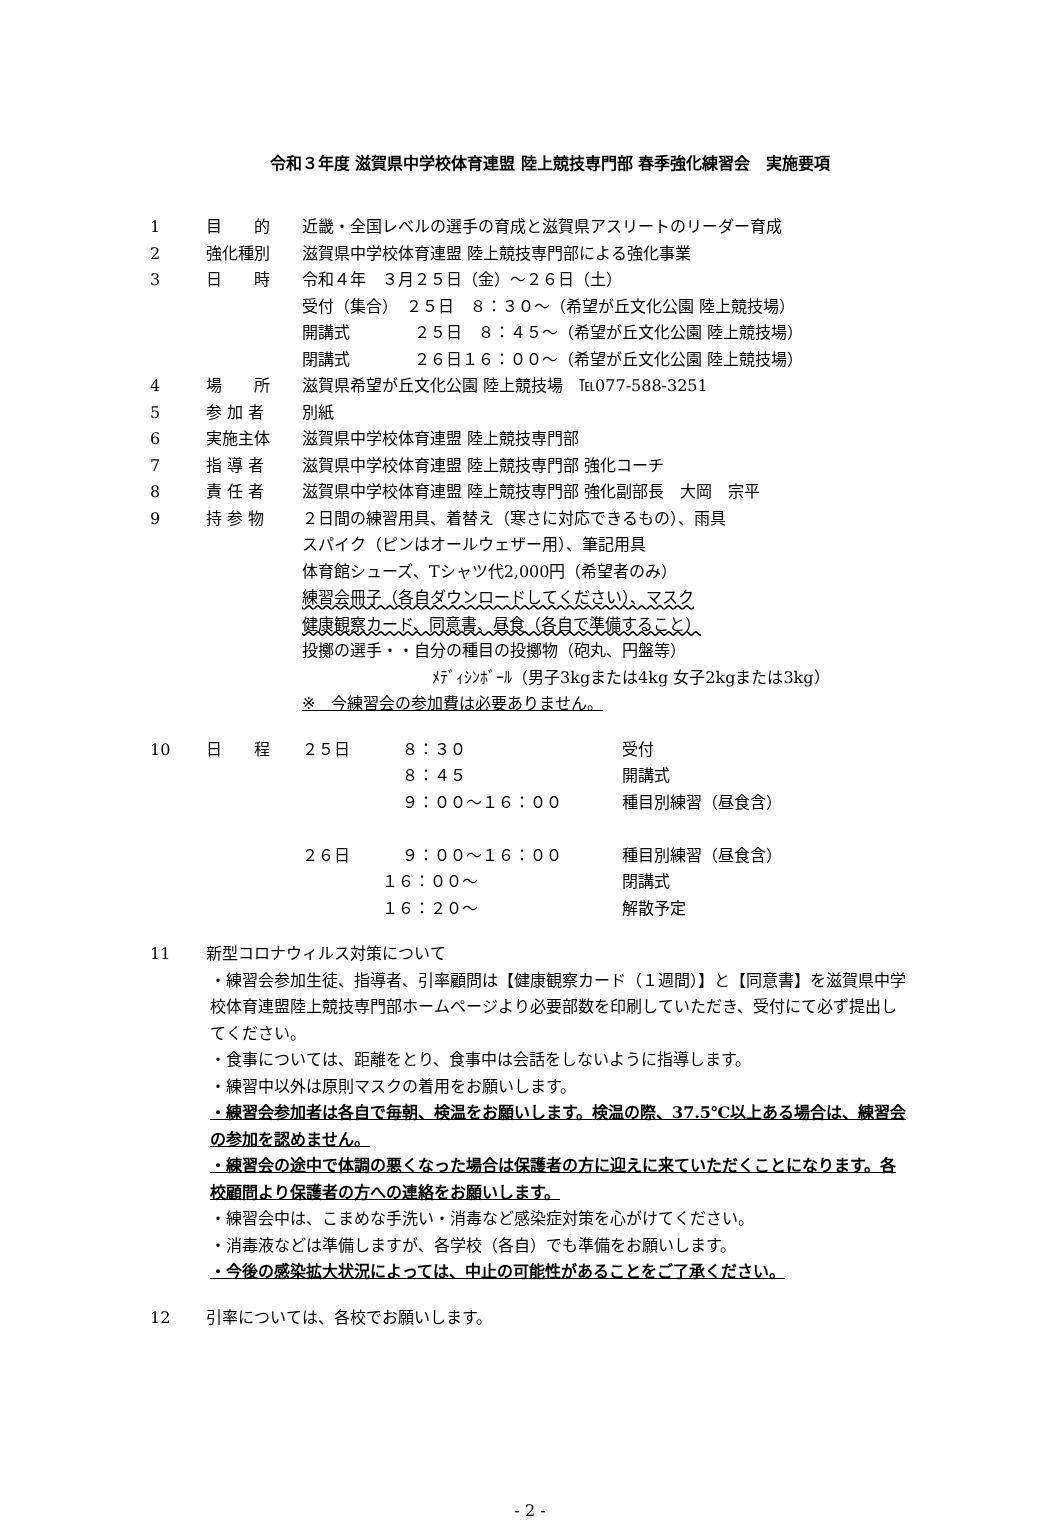令和３年度 滋賀県中学校体育連盟 陸上競技専門部 春季強化練習会　実施要項
1 目　　的 近畿・全国レベルの選手の育成と滋賀県アスリートのリーダー育成
2 強化種別 滋賀県中学校体育連盟 陸上競技専門部による強化事業
3 日　　時 令和４年　３月２５日（金）～２６日（土）
受付（集合）　２５日　８：３０～（希望が丘文化公園 陸上競技場）
開講式　　　　２５日　８：４５～（希望が丘文化公園 陸上競技場）
閉講式　　　　２６日１６：００～（希望が丘文化公園 陸上競技場）
4 場　　所 滋賀県希望が丘文化公園 陸上競技場　℡077-588-3251
5 参 加 者 別紙
6 実施主体 滋賀県中学校体育連盟 陸上競技専門部
7 指 導 者 滋賀県中学校体育連盟 陸上競技専門部 強化コーチ
8 責 任 者 滋賀県中学校体育連盟 陸上競技専門部 強化副部長　大岡　宗平
9 持 参 物 ２日間の練習用具、着替え（寒さに対応できるもの）、雨具
スパイク（ピンはオールウェザー用）、筆記用具
体育館シューズ、Tシャツ代2,000円（希望者のみ）
練習会冊子（各自ダウンロードしてください）、マスク
健康観察カード、同意書、昼食（各自で準備すること）
投擲の選手・・自分の種目の投擲物（砲丸、円盤等）
ﾒﾃﾞｨｼﾝﾎﾞｰﾙ（男子3kgまたは4kg 女子2kgまたは3kg）
※　今練習会の参加費は必要ありません。
10 日　　程 ２５日 ８：３０ 受付
８：４５ 開講式
９：００～１６：００ 種目別練習（昼食含）
２６日 ９：００～１６：００ 種目別練習（昼食含）
１６：００～ 閉講式
１６：２０～ 解散予定
11 新型コロナウィルス対策について
・練習会参加生徒、指導者、引率顧問は【健康観察カード（１週間）】と【同意書】を滋賀県中学校体育連盟陸上競技専門部ホームページより必要部数を印刷していただき、受付にて必ず提出してください。
・食事については、距離をとり、食事中は会話をしないように指導します。
・練習中以外は原則マスクの着用をお願いします。
・練習会参加者は各自で毎朝、検温をお願いします。検温の際、37.5℃以上ある場合は、練習会の参加を認めません。
・練習会の途中で体調の悪くなった場合は保護者の方に迎えに来ていただくことになります。各校顧問より保護者の方への連絡をお願いします。
・練習会中は、こまめな手洗い・消毒など感染症対策を心がけてください。
・消毒液などは準備しますが、各学校（各自）でも準備をお願いします。
・今後の感染拡大状況によっては、中止の可能性があることをご了承ください。
12 引率については、各校でお願いします。
- 2 -